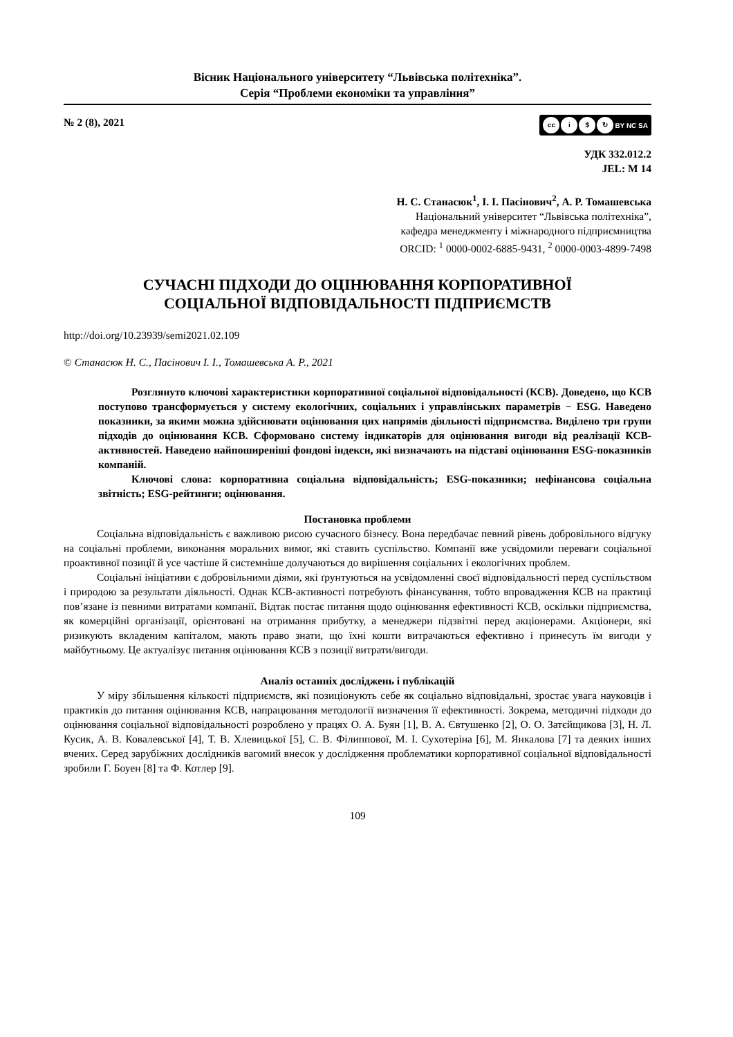Вісник Національного університету “Львівська політехніка”.
Серія “Проблеми економіки та управління”
№ 2 (8), 2021
cc i $ ↻ BY NC SA
УДК 332.012.2
JEL: M 14
Н. С. Станасюк<sup>1</sup>, І. І. Пасінович<sup>2</sup>, А. Р. Томашевська
Національний університет “Львівська політехніка”,
кафедра менеджменту і міжнародного підприємництва
ORCID: <sup>1</sup> 0000-0002-6885-9431, <sup>2</sup> 0000-0003-4899-7498
СУЧАСНІ ПІДХОДИ ДО ОЦІНЮВАННЯ КОРПОРАТИВНОЇ
СОЦІАЛЬНОЇ ВІДПОВІДАЛЬНОСТІ ПІДПРИЄМСТВ
http://doi.org/10.23939/semi2021.02.109
© Станасюк Н. С., Пасінович І. І., Томашевська А. Р., 2021
Розглянуто ключові характеристики корпоративної соціальної відповідальності (КСВ). Доведено, що КСВ поступово трансформується у систему екологічних, соціальних і управлінських параметрів − ESG. Наведено показники, за якими можна здійснювати оцінювання цих напрямів діяльності підприємства. Виділено три групи підходів до оцінювання КСВ. Сформовано систему індикаторів для оцінювання вигоди від реалізації КСВ-активностей. Наведено найпоширеніші фондові індекси, які визначають на підставі оцінювання ESG-показників компаній.
Ключові слова: корпоративна соціальна відповідальність; ESG-показники; нефінансова соціальна звітність; ESG-рейтинги; оцінювання.
Постановка проблеми
Соціальна відповідальність є важливою рисою сучасного бізнесу. Вона передбачає певний рівень добровільного відгуку на соціальні проблеми, виконання моральних вимог, які ставить суспільство. Компанії вже усвідомили переваги соціальної проактивної позиції й усе частіше й системніше долучаються до вирішення соціальних і екологічних проблем.
Соціальні ініціативи є добровільними діями, які ґрунтуються на усвідомленні своєї відповідальності перед суспільством і природою за результати діяльності. Однак КСВ-активності потребують фінансування, тобто впровадження КСВ на практиці пов’язане із певними витратами компанії. Відтак постає питання щодо оцінювання ефективності КСВ, оскільки підприємства, як комерційні організації, орієнтовані на отримання прибутку, а менеджери підзвітні перед акціонерами. Акціонери, які ризикують вкладеним капіталом, мають право знати, що їхні кошти витрачаються ефективно і принесуть їм вигоди у майбутньому. Це актуалізує питання оцінювання КСВ з позиції витрати/вигоди.
Аналіз останніх досліджень і публікацій
У міру збільшення кількості підприємств, які позиціонують себе як соціально відповідальні, зростає увага науковців і практиків до питання оцінювання КСВ, напрацювання методології визначення її ефективності. Зокрема, методичні підходи до оцінювання соціальної відповідальності розроблено у працях О. А. Буян [1], В. А. Євтушенко [2], О. О. Затєйщикова [3], Н. Л. Кусик, А. В. Ковалевської [4], Т. В. Хлевицької [5], С. В. Філиппової, М. І. Сухотеріна [6], М. Янкалова [7] та деяких інших вчених. Серед зарубіжних дослідників вагомий внесок у дослідження проблематики корпоративної соціальної відповідальності зробили Г. Боуен [8] та Ф. Котлер [9].
109